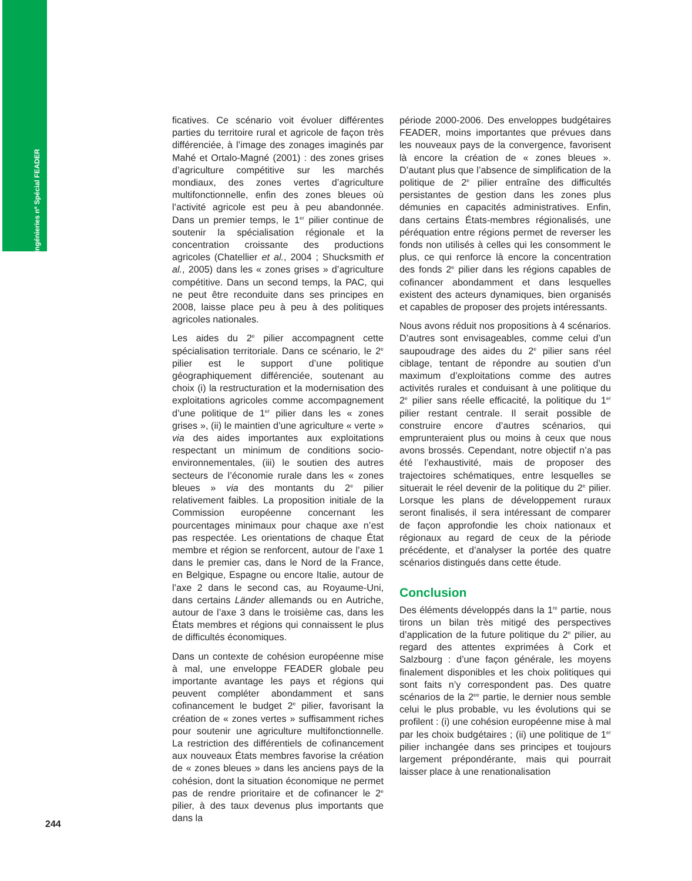Ingénieries nº Spécial FEADER
ficatives. Ce scénario voit évoluer différentes parties du territoire rural et agricole de façon très différenciée, à l’image des zonages imaginés par Mahé et Ortalo-Magné (2001) : des zones grises d’agriculture compétitive sur les marchés mondiaux, des zones vertes d’agriculture multifonctionnelle, enfin des zones bleues où l’activité agricole est peu à peu abandonnée. Dans un premier temps, le 1<sup>er</sup> pilier continue de soutenir la spécialisation régionale et la concentration croissante des productions agricoles (Chatellier et al., 2004 ; Shucksmith et al., 2005) dans les « zones grises » d’agriculture compétitive. Dans un second temps, la PAC, qui ne peut être reconduite dans ses principes en 2008, laisse place peu à peu à des politiques agricoles nationales.
Les aides du 2<sup>e</sup> pilier accompagnent cette spécialisation territoriale. Dans ce scénario, le 2<sup>e</sup> pilier est le support d’une politique géographiquement différenciée, soutenant au choix (i) la restructuration et la modernisation des exploitations agricoles comme accompagnement d’une politique de 1<sup>er</sup> pilier dans les « zones grises », (ii) le maintien d’une agriculture « verte » via des aides importantes aux exploitations respectant un minimum de conditions socio-environnementales, (iii) le soutien des autres secteurs de l’économie rurale dans les « zones bleues » via des montants du 2<sup>e</sup> pilier relativement faibles. La proposition initiale de la Commission européenne concernant les pourcentages minimaux pour chaque axe n’est pas respectée. Les orientations de chaque État membre et région se renforcent, autour de l’axe 1 dans le premier cas, dans le Nord de la France, en Belgique, Espagne ou encore Italie, autour de l’axe 2 dans le second cas, au Royaume-Uni, dans certains Länder allemands ou en Autriche, autour de l’axe 3 dans le troisième cas, dans les États membres et régions qui connaissent le plus de difficultés économiques.
Dans un contexte de cohésion européenne mise à mal, une enveloppe FEADER globale peu importante avantage les pays et régions qui peuvent compléter abondamment et sans cofinancement le budget 2<sup>e</sup> pilier, favorisant la création de « zones vertes » suffisamment riches pour soutenir une agriculture multifonctionnelle. La restriction des différentiels de cofinancement aux nouveaux États membres favorise la création de « zones bleues » dans les anciens pays de la cohésion, dont la situation économique ne permet pas de rendre prioritaire et de cofinancer le 2<sup>e</sup> pilier, à des taux devenus plus importants que dans la
période 2000-2006. Des enveloppes budgétaires FEADER, moins importantes que prévues dans les nouveaux pays de la convergence, favorisent là encore la création de « zones bleues ». D’autant plus que l’absence de simplification de la politique de 2<sup>e</sup> pilier entraîne des difficultés persistantes de gestion dans les zones plus démunies en capacités administratives. Enfin, dans certains États-membres régionalisés, une péréquation entre régions permet de reverser les fonds non utilisés à celles qui les consomment le plus, ce qui renforce là encore la concentration des fonds 2<sup>e</sup> pilier dans les régions capables de cofinancer abondamment et dans lesquelles existent des acteurs dynamiques, bien organisés et capables de proposer des projets intéressants.
Nous avons réduit nos propositions à 4 scénarios. D’autres sont envisageables, comme celui d’un saupoudrage des aides du 2<sup>e</sup> pilier sans réel ciblage, tentant de répondre au soutien d’un maximum d’exploitations comme des autres activités rurales et conduisant à une politique du 2<sup>e</sup> pilier sans réelle efficacité, la politique du 1<sup>er</sup> pilier restant centrale. Il serait possible de construire encore d’autres scénarios, qui emprunteraient plus ou moins à ceux que nous avons brossés. Cependant, notre objectif n’a pas été l’exhaustivité, mais de proposer des trajectoires schématiques, entre lesquelles se situerait le réel devenir de la politique du 2<sup>e</sup> pilier. Lorsque les plans de développement ruraux seront finalisés, il sera intéressant de comparer de façon approfondie les choix nationaux et régionaux au regard de ceux de la période précédente, et d’analyser la portée des quatre scénarios distingués dans cette étude.
Conclusion
Des éléments développés dans la 1<sup>re</sup> partie, nous tirons un bilan très mitigé des perspectives d’application de la future politique du 2<sup>e</sup> pilier, au regard des attentes exprimées à Cork et Salzbourg : d’une façon générale, les moyens finalement disponibles et les choix politiques qui sont faits n’y correspondent pas. Des quatre scénarios de la 2<sup>ee</sup> partie, le dernier nous semble celui le plus probable, vu les évolutions qui se profilent : (i) une cohésion européenne mise à mal par les choix budgétaires ; (ii) une politique de 1<sup>er</sup> pilier inchangée dans ses principes et toujours largement prépondérante, mais qui pourrait laisser place à une renationalisation
244